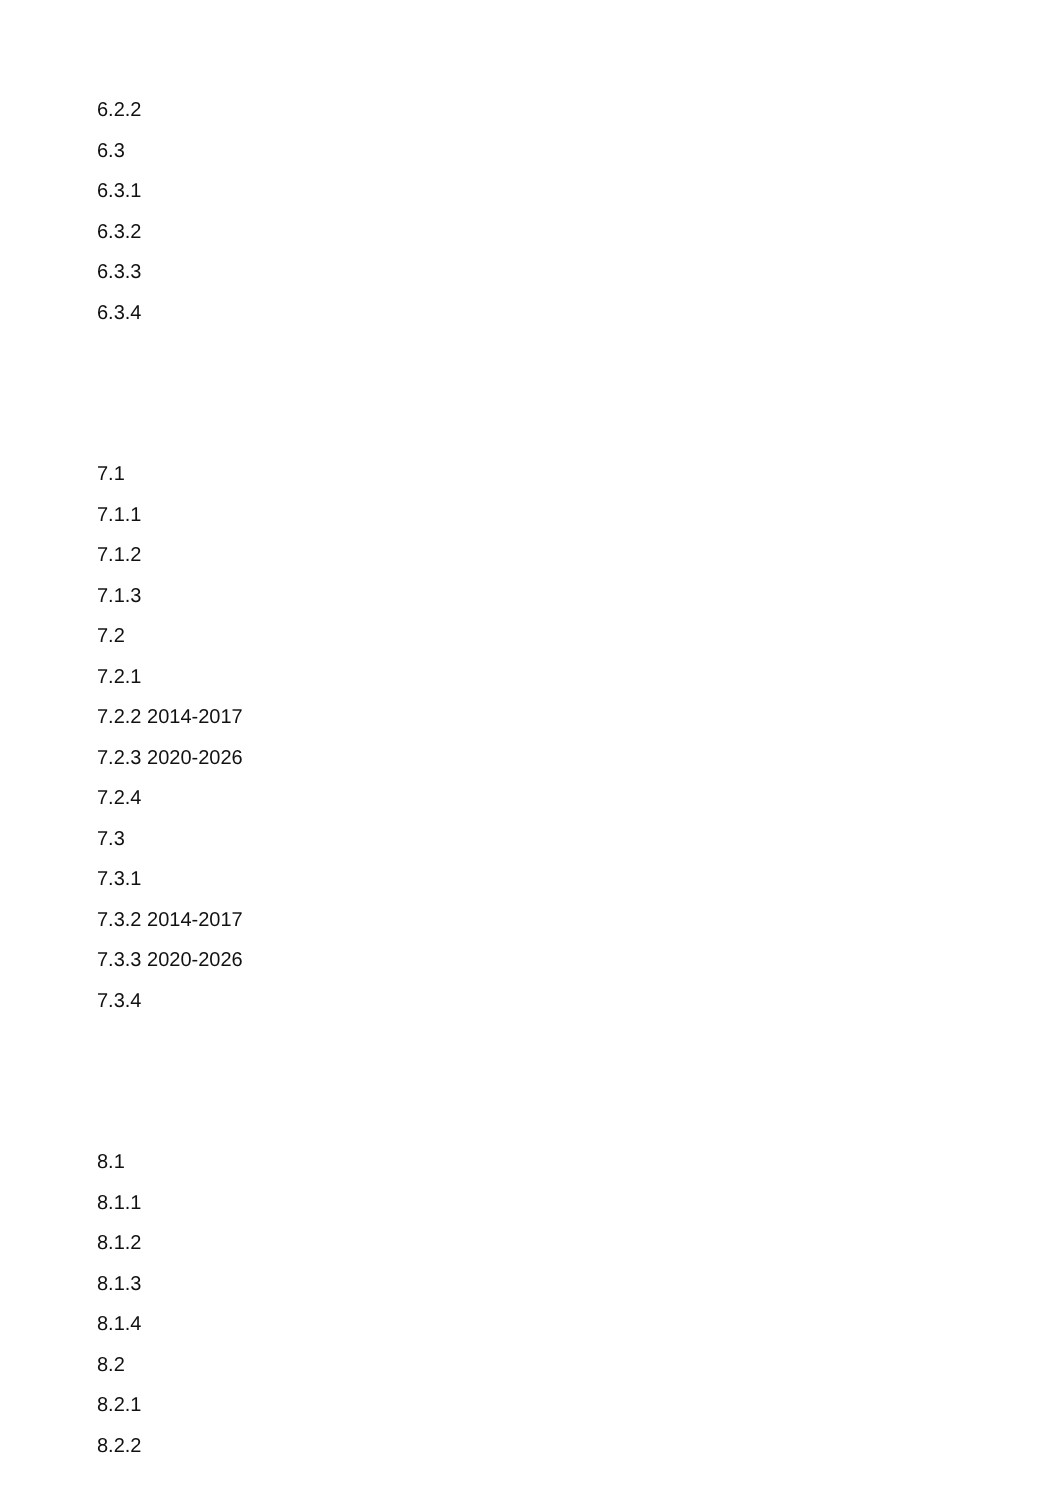6.2.2
6.3
6.3.1
6.3.2
6.3.3
6.3.4
7.1
7.1.1
7.1.2
7.1.3
7.2
7.2.1
7.2.2 2014-2017
7.2.3 2020-2026
7.2.4
7.3
7.3.1
7.3.2 2014-2017
7.3.3 2020-2026
7.3.4
8.1
8.1.1
8.1.2
8.1.3
8.1.4
8.2
8.2.1
8.2.2